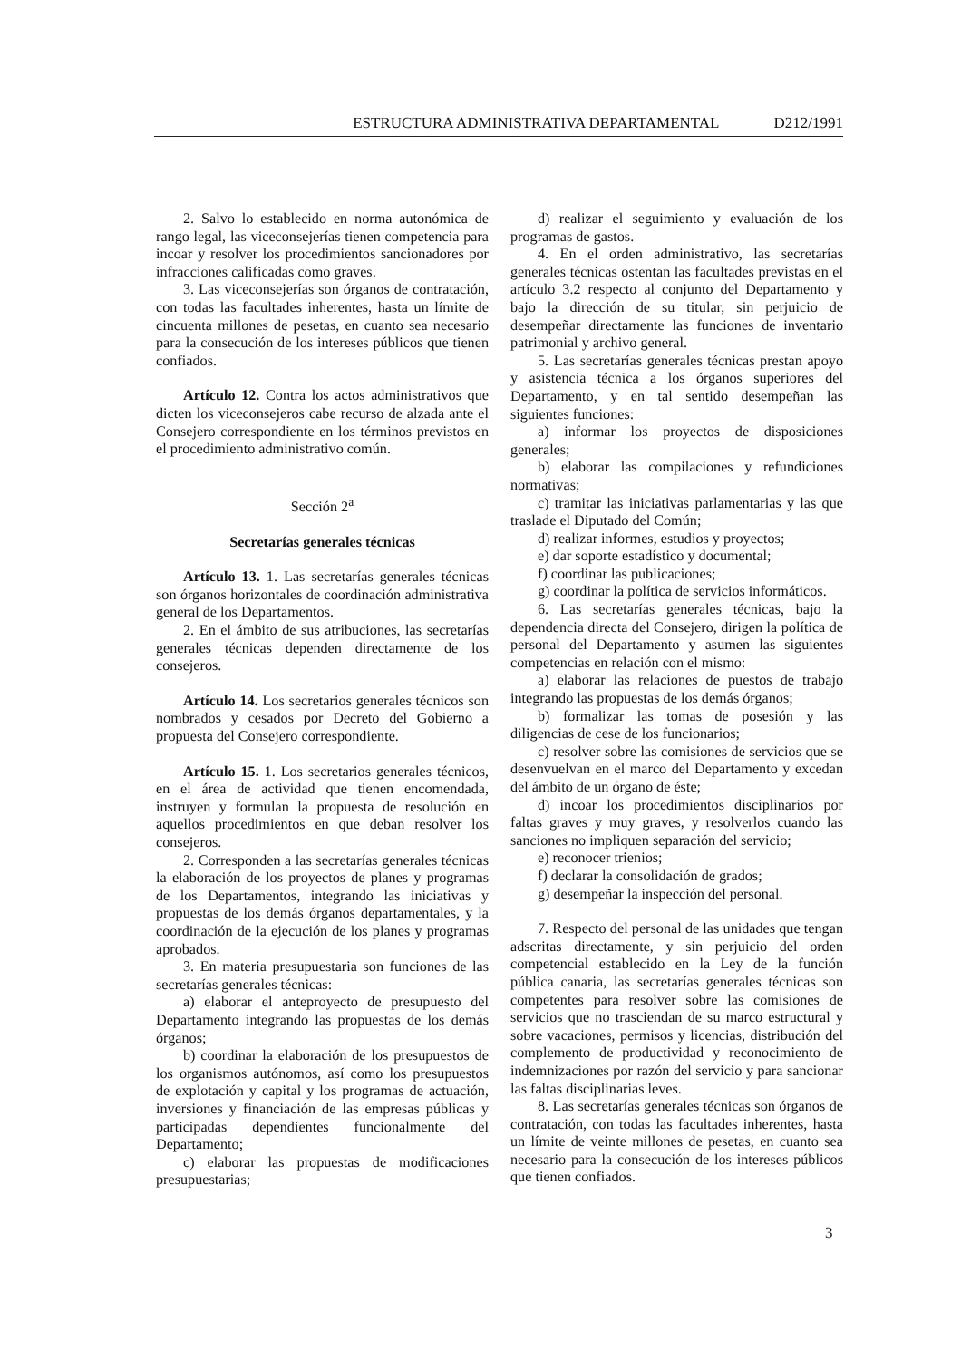ESTRUCTURA ADMINISTRATIVA DEPARTAMENTAL D212/1991
2. Salvo lo establecido en norma autonómica de rango legal, las viceconsejerías tienen competencia para incoar y resolver los procedimientos sancionadores por infracciones calificadas como graves.
3. Las viceconsejerías son órganos de contratación, con todas las facultades inherentes, hasta un límite de cincuenta millones de pesetas, en cuanto sea necesario para la consecución de los intereses públicos que tienen confiados.
Artículo 12. Contra los actos administrativos que dicten los viceconsejeros cabe recurso de alzada ante el Consejero correspondiente en los términos previstos en el procedimiento administrativo común.
Sección 2<sup>a</sup>
Secretarías generales técnicas
Artículo 13. 1. Las secretarías generales técnicas son órganos horizontales de coordinación administrativa general de los Departamentos.
2. En el ámbito de sus atribuciones, las secretarías generales técnicas dependen directamente de los consejeros.
Artículo 14. Los secretarios generales técnicos son nombrados y cesados por Decreto del Gobierno a propuesta del Consejero correspondiente.
Artículo 15. 1. Los secretarios generales técnicos, en el área de actividad que tienen encomendada, instruyen y formulan la propuesta de resolución en aquellos procedimientos en que deban resolver los consejeros.
2. Corresponden a las secretarías generales técnicas la elaboración de los proyectos de planes y programas de los Departamentos, integrando las iniciativas y propuestas de los demás órganos departamentales, y la coordinación de la ejecución de los planes y programas aprobados.
3. En materia presupuestaria son funciones de las secretarías generales técnicas:
a) elaborar el anteproyecto de presupuesto del Departamento integrando las propuestas de los demás órganos;
b) coordinar la elaboración de los presupuestos de los organismos autónomos, así como los presupuestos de explotación y capital y los programas de actuación, inversiones y financiación de las empresas públicas y participadas dependientes funcionalmente del Departamento;
c) elaborar las propuestas de modificaciones presupuestarias;
d) realizar el seguimiento y evaluación de los programas de gastos.
4. En el orden administrativo, las secretarías generales técnicas ostentan las facultades previstas en el artículo 3.2 respecto al conjunto del Departamento y bajo la dirección de su titular, sin perjuicio de desempeñar directamente las funciones de inventario patrimonial y archivo general.
5. Las secretarías generales técnicas prestan apoyo y asistencia técnica a los órganos superiores del Departamento, y en tal sentido desempeñan las siguientes funciones:
a) informar los proyectos de disposiciones generales;
b) elaborar las compilaciones y refundiciones normativas;
c) tramitar las iniciativas parlamentarias y las que traslade el Diputado del Común;
d) realizar informes, estudios y proyectos;
e) dar soporte estadístico y documental;
f) coordinar las publicaciones;
g) coordinar la política de servicios informáticos.
6. Las secretarías generales técnicas, bajo la dependencia directa del Consejero, dirigen la política de personal del Departamento y asumen las siguientes competencias en relación con el mismo:
a) elaborar las relaciones de puestos de trabajo integrando las propuestas de los demás órganos;
b) formalizar las tomas de posesión y las diligencias de cese de los funcionarios;
c) resolver sobre las comisiones de servicios que se desenvuelvan en el marco del Departamento y excedan del ámbito de un órgano de éste;
d) incoar los procedimientos disciplinarios por faltas graves y muy graves, y resolverlos cuando las sanciones no impliquen separación del servicio;
e) reconocer trienios;
f) declarar la consolidación de grados;
g) desempeñar la inspección del personal.
7. Respecto del personal de las unidades que tengan adscritas directamente, y sin perjuicio del orden competencial establecido en la Ley de la función pública canaria, las secretarías generales técnicas son competentes para resolver sobre las comisiones de servicios que no trasciendan de su marco estructural y sobre vacaciones, permisos y licencias, distribución del complemento de productividad y reconocimiento de indemnizaciones por razón del servicio y para sancionar las faltas disciplinarias leves.
8. Las secretarías generales técnicas son órganos de contratación, con todas las facultades inherentes, hasta un límite de veinte millones de pesetas, en cuanto sea necesario para la consecución de los intereses públicos que tienen confiados.
3